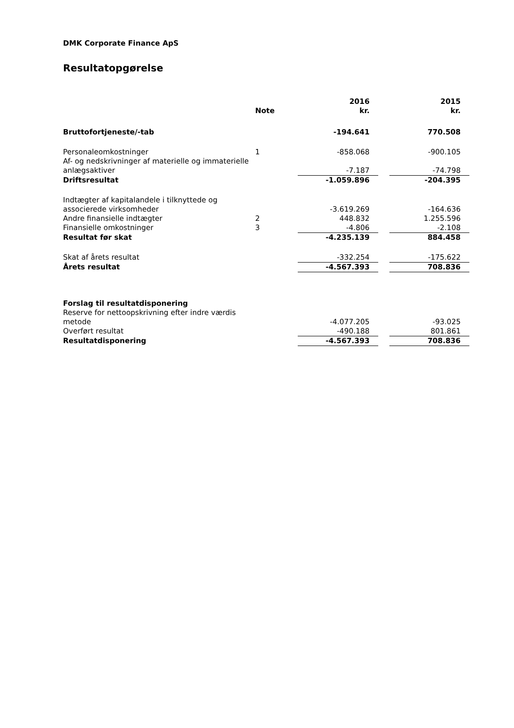DMK Corporate Finance ApS
Resultatopgørelse
| | | 2016 | | 2015 |
| --- | --- | --- | --- | --- |
| | Note | kr. | | kr. |
| Bruttofortjeneste/-tab | | -194.641 | | 770.508 |
| Personaleomkostninger | 1 | -858.068 | | -900.105 |
| Af- og nedskrivninger af materielle og immaterielle anlægsaktiver | | -7.187 | | -74.798 |
| Driftsresultat | | -1.059.896 | | -204.395 |
| Indtægter af kapitalandele i tilknyttede og associerede virksomheder | | -3.619.269 | | -164.636 |
| Andre finansielle indtægter | 2 | 448.832 | | 1.255.596 |
| Finansielle omkostninger | 3 | -4.806 | | -2.108 |
| Resultat før skat | | -4.235.139 | | 884.458 |
| Skat af årets resultat | | -332.254 | | -175.622 |
| Årets resultat | | -4.567.393 | | 708.836 |
| Forslag til resultatdisponering | | | | |
| Reserve for nettoopskrivning efter indre værdis metode | | -4.077.205 | | -93.025 |
| Overført resultat | | -490.188 | | 801.861 |
| Resultatdisponering | | -4.567.393 | | 708.836 |